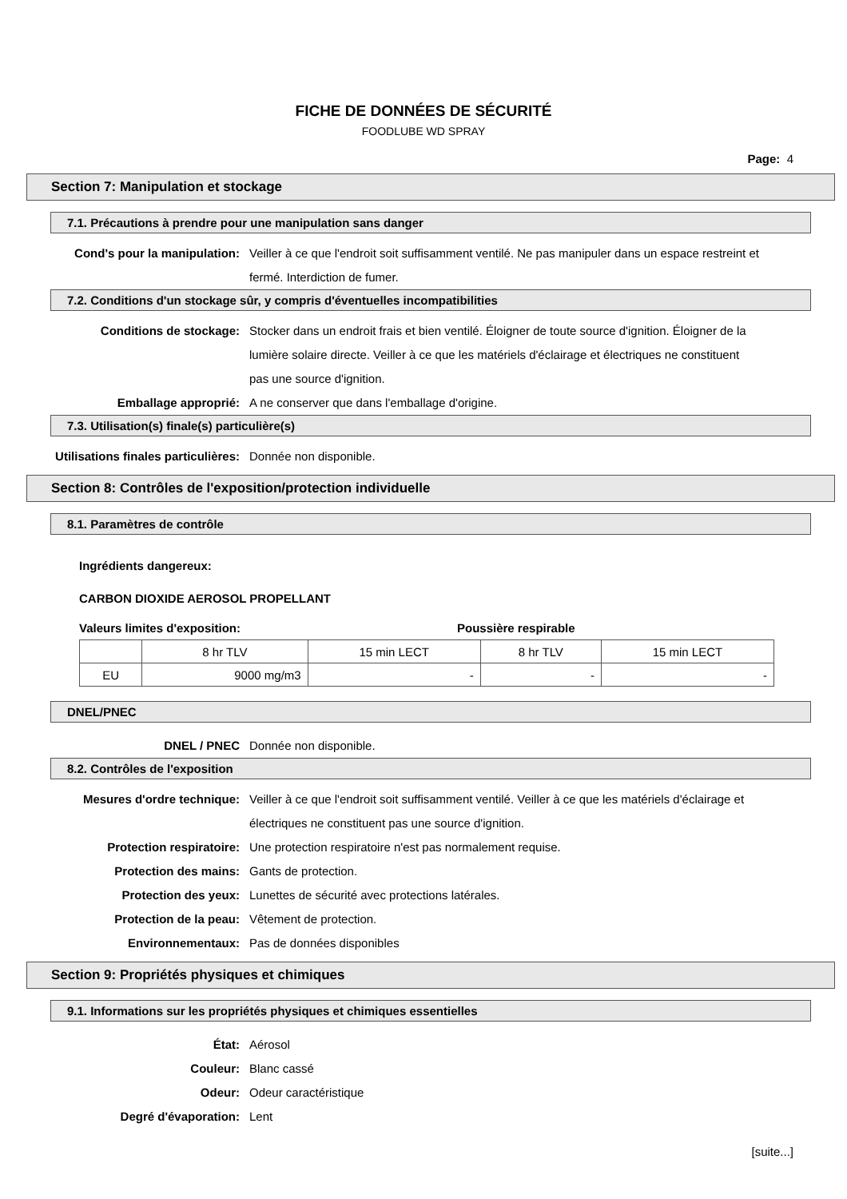FICHE DE DONNÉES DE SÉCURITÉ
FOODLUBE WD SPRAY
Page: 4
Section 7: Manipulation et stockage
7.1. Précautions à prendre pour une manipulation sans danger
Cond's pour la manipulation: Veiller à ce que l'endroit soit suffisamment ventilé. Ne pas manipuler dans un espace restreint et fermé. Interdiction de fumer.
7.2. Conditions d'un stockage sûr, y compris d'éventuelles incompatibilities
Conditions de stockage: Stocker dans un endroit frais et bien ventilé. Éloigner de toute source d'ignition. Éloigner de la lumière solaire directe. Veiller à ce que les matériels d'éclairage et électriques ne constituent pas une source d'ignition.
Emballage approprié: A ne conserver que dans l'emballage d'origine.
7.3. Utilisation(s) finale(s) particulière(s)
Utilisations finales particulières:
Donnée non disponible.
Section 8: Contrôles de l'exposition/protection individuelle
8.1. Paramètres de contrôle
Ingrédients dangereux:
CARBON DIOXIDE AEROSOL PROPELLANT
Valeurs limites d'exposition: Poussière respirable
| | 8 hr TLV | 15 min LECT | 8 hr TLV | 15 min LECT |
| EU | 9000 mg/m3 | - | - | - |
DNEL/PNEC
DNEL / PNEC Donnée non disponible.
8.2. Contrôles de l'exposition
Mesures d'ordre technique: Veiller à ce que l'endroit soit suffisamment ventilé. Veiller à ce que les matériels d'éclairage et électriques ne constituent pas une source d'ignition.
Protection respiratoire: Une protection respiratoire n'est pas normalement requise.
Protection des mains: Gants de protection.
Protection des yeux: Lunettes de sécurité avec protections latérales.
Protection de la peau: Vêtement de protection.
Environnementaux: Pas de données disponibles
Section 9: Propriétés physiques et chimiques
9.1. Informations sur les propriétés physiques et chimiques essentielles
État: Aérosol
Couleur: Blanc cassé
Odeur: Odeur caractéristique
Degré d'évaporation: Lent
[suite...]